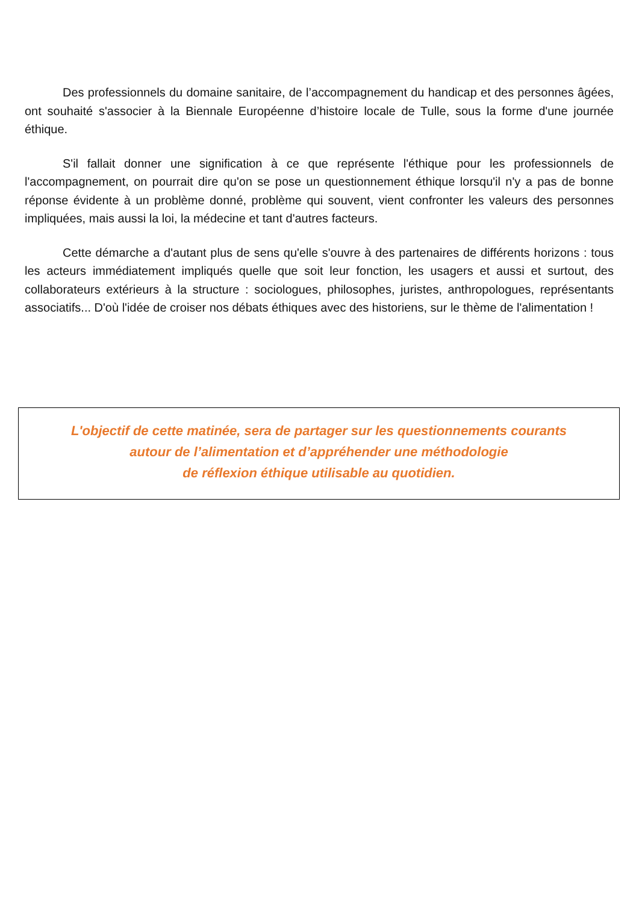Des professionnels du domaine sanitaire, de l’accompagnement du handicap et des personnes âgées, ont souhaité s'associer à la Biennale Européenne d’histoire locale de Tulle, sous la forme d'une journée éthique.
S'il fallait donner une signification à ce que représente l'éthique pour les professionnels de l'accompagnement, on pourrait dire qu'on se pose un questionnement éthique lorsqu'il n'y a pas de bonne réponse évidente à un problème donné, problème qui souvent, vient confronter les valeurs des personnes impliquées, mais aussi la loi, la médecine et tant d'autres facteurs.
Cette démarche a d'autant plus de sens qu'elle s'ouvre à des partenaires de différents horizons : tous les acteurs immédiatement impliqués quelle que soit leur fonction, les usagers et aussi et surtout, des collaborateurs extérieurs à la structure : sociologues, philosophes, juristes, anthropologues, représentants associatifs... D'où l'idée de croiser nos débats éthiques avec des historiens, sur le thème de l'alimentation !
L'objectif de cette matinée, sera de partager sur les questionnements courants
autour de l’alimentation et d’appréhender une méthodologie
de réflexion éthique utilisable au quotidien.